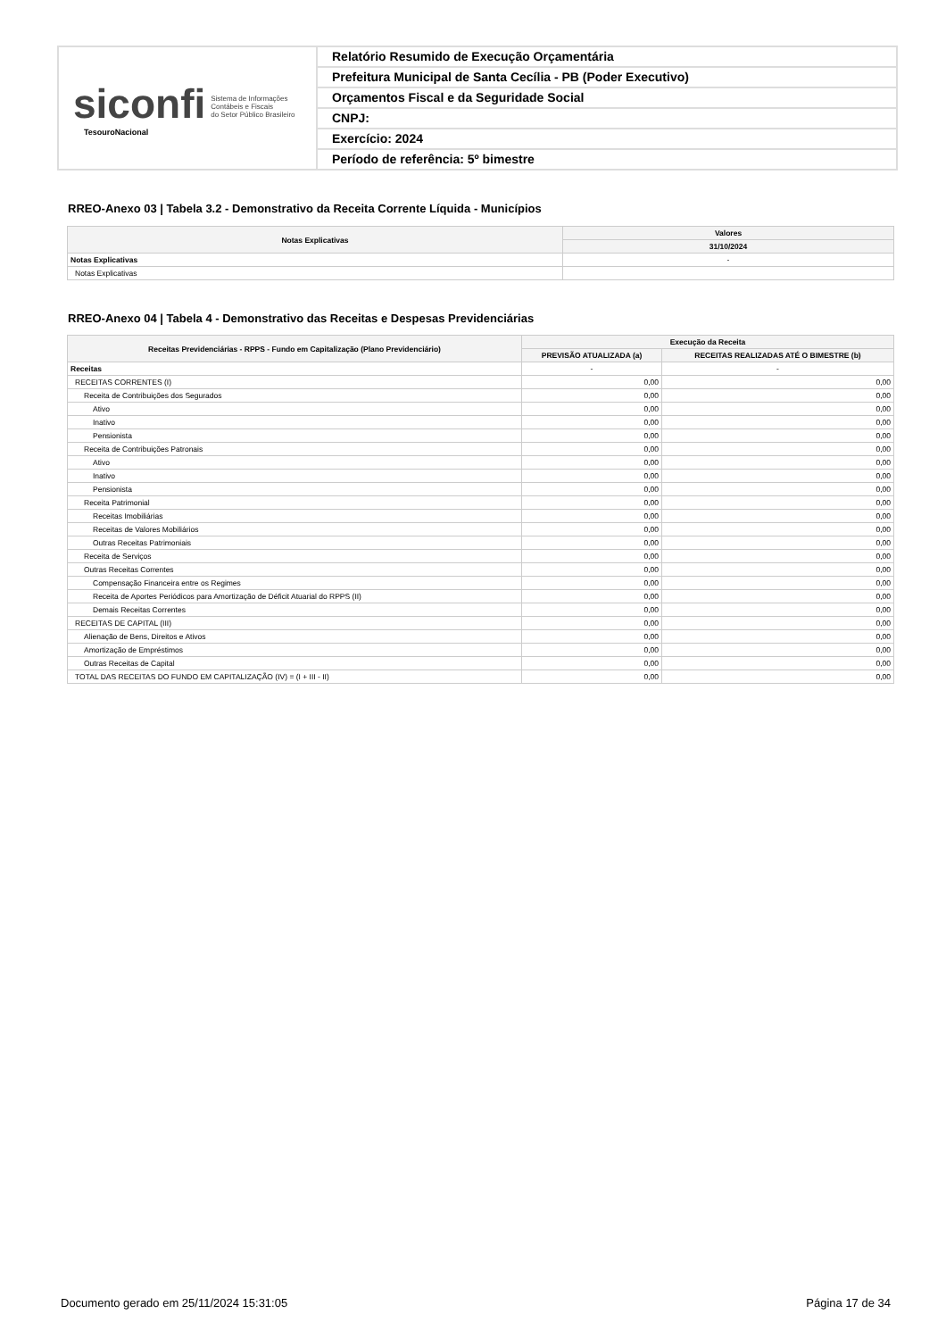siconfi Sistema de Informações
Contábeis e Fiscais
do Setor Público Brasileiro
TesouroNacional
Relatório Resumido de Execução Orçamentária
Prefeitura Municipal de Santa Cecília - PB (Poder Executivo)
Orçamentos Fiscal e da Seguridade Social
CNPJ:
Exercício: 2024
Período de referência: 5º bimestre
RREO-Anexo 03 | Tabela 3.2 - Demonstrativo da Receita Corrente Líquida - Municípios
| Notas Explicativas | Valores |
| --- | --- |
| | 31/10/2024 |
| Notas Explicativas | - |
| Notas Explicativas | |
RREO-Anexo 04 | Tabela 4 - Demonstrativo das Receitas e Despesas Previdenciárias
| Receitas Previdenciárias - RPPS - Fundo em Capitalização (Plano Previdenciário) | Execução da Receita | |
| --- | --- | --- |
| | PREVISÃO ATUALIZADA (a) | RECEITAS REALIZADAS ATÉ O BIMESTRE (b) |
| Receitas | - | - |
| RECEITAS CORRENTES (I) | 0,00 | 0,00 |
| Receita de Contribuições dos Segurados | 0,00 | 0,00 |
| Ativo | 0,00 | 0,00 |
| Inativo | 0,00 | 0,00 |
| Pensionista | 0,00 | 0,00 |
| Receita de Contribuições Patronais | 0,00 | 0,00 |
| Ativo | 0,00 | 0,00 |
| Inativo | 0,00 | 0,00 |
| Pensionista | 0,00 | 0,00 |
| Receita Patrimonial | 0,00 | 0,00 |
| Receitas Imobiliárias | 0,00 | 0,00 |
| Receitas de Valores Mobiliários | 0,00 | 0,00 |
| Outras Receitas Patrimoniais | 0,00 | 0,00 |
| Receita de Serviços | 0,00 | 0,00 |
| Outras Receitas Correntes | 0,00 | 0,00 |
| Compensação Financeira entre os Regimes | 0,00 | 0,00 |
| Receita de Aportes Periódicos para Amortização de Déficit Atuarial do RPPS (II) | 0,00 | 0,00 |
| Demais Receitas Correntes | 0,00 | 0,00 |
| RECEITAS DE CAPITAL (III) | 0,00 | 0,00 |
| Alienação de Bens, Direitos e Ativos | 0,00 | 0,00 |
| Amortização de Empréstimos | 0,00 | 0,00 |
| Outras Receitas de Capital | 0,00 | 0,00 |
| TOTAL DAS RECEITAS DO FUNDO EM CAPITALIZAÇÃO (IV) = (I + III - II) | 0,00 | 0,00 |
Documento gerado em 25/11/2024 15:31:05
Página 17 de 34